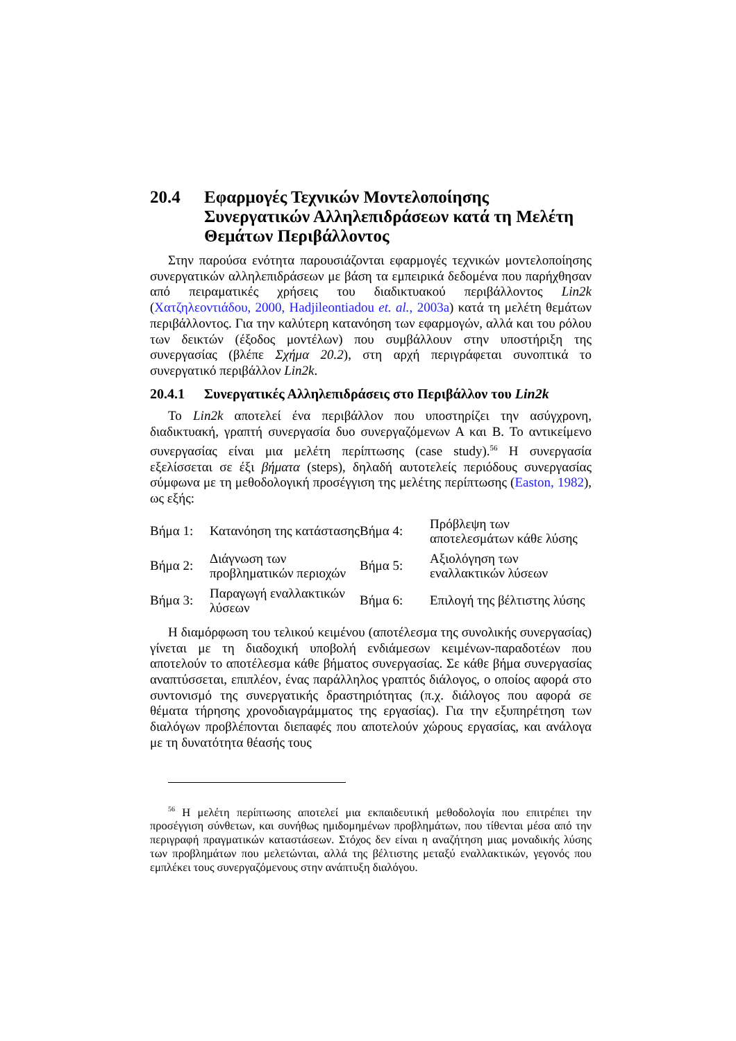20.4 Εφαρμογές Τεχνικών Μοντελοποίησης Συνεργατικών Αλληλεπιδράσεων κατά τη Μελέτη Θεμάτων Περιβάλλοντος
Στην παρούσα ενότητα παρουσιάζονται εφαρμογές τεχνικών μοντελοποίησης συνεργατικών αλληλεπιδράσεων με βάση τα εμπειρικά δεδομένα που παρήχθησαν από πειραματικές χρήσεις του διαδικτυακού περιβάλλοντος Lin2k (Χατζηλεοντιάδου, 2000, Hadjileontiadou et. al., 2003a) κατά τη μελέτη θεμάτων περιβάλλοντος. Για την καλύτερη κατανόηση των εφαρμογών, αλλά και του ρόλου των δεικτών (έξοδος μοντέλων) που συμβάλλουν στην υποστήριξη της συνεργασίας (βλέπε Σχήμα 20.2), στη αρχή περιγράφεται συνοπτικά το συνεργατικό περιβάλλον Lin2k.
20.4.1 Συνεργατικές Αλληλεπιδράσεις στο Περιβάλλον του Lin2k
Το Lin2k αποτελεί ένα περιβάλλον που υποστηρίζει την ασύγχρονη, διαδικτυακή, γραπτή συνεργασία δυο συνεργαζόμενων Α και Β. Το αντικείμενο συνεργασίας είναι μια μελέτη περίπτωσης (case study).<sup>56</sup> Η συνεργασία εξελίσσεται σε έξι βήματα (steps), δηλαδή αυτοτελείς περιόδους συνεργασίας σύμφωνα με τη μεθοδολογική προσέγγιση της μελέτης περίπτωσης (Easton, 1982), ως εξής:
| Βήμα 1: | Κατανόηση της κατάστασης | Βήμα 4: | Πρόβλεψη των αποτελεσμάτων κάθε λύσης |
| Βήμα 2: | Διάγνωση των προβληματικών περιοχών | Βήμα 5: | Αξιολόγηση των εναλλακτικών λύσεων |
| Βήμα 3: | Παραγωγή εναλλακτικών λύσεων | Βήμα 6: | Επιλογή της βέλτιστης λύσης |
Η διαμόρφωση του τελικού κειμένου (αποτέλεσμα της συνολικής συνεργασίας) γίνεται με τη διαδοχική υποβολή ενδιάμεσων κειμένων-παραδοτέων που αποτελούν το αποτέλεσμα κάθε βήματος συνεργασίας. Σε κάθε βήμα συνεργασίας αναπτύσσεται, επιπλέον, ένας παράλληλος γραπτός διάλογος, ο οποίος αφορά στο συντονισμό της συνεργατικής δραστηριότητας (π.χ. διάλογος που αφορά σε θέματα τήρησης χρονοδιαγράμματος της εργασίας). Για την εξυπηρέτηση των διαλόγων προβλέπονται διεπαφές που αποτελούν χώρους εργασίας, και ανάλογα με τη δυνατότητα θέασής τους
<sup>56</sup> Η μελέτη περίπτωσης αποτελεί μια εκπαιδευτική μεθοδολογία που επιτρέπει την προσέγγιση σύνθετων, και συνήθως ημιδομημένων προβλημάτων, που τίθενται μέσα από την περιγραφή πραγματικών καταστάσεων. Στόχος δεν είναι η αναζήτηση μιας μοναδικής λύσης των προβλημάτων που μελετώνται, αλλά της βέλτιστης μεταξύ εναλλακτικών, γεγονός που εμπλέκει τους συνεργαζόμενους στην ανάπτυξη διαλόγου.